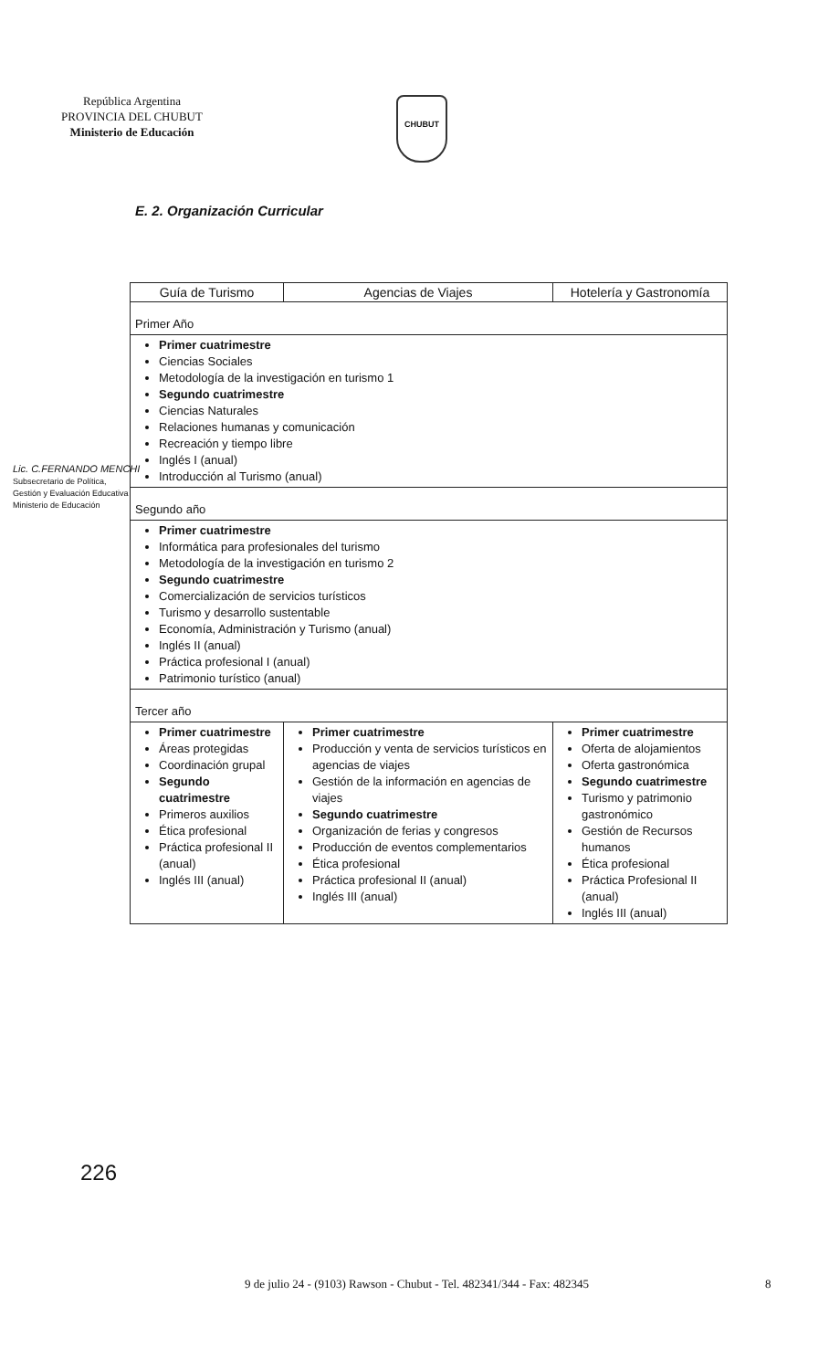República Argentina
PROVINCIA DEL CHUBUT
Ministerio de Educación
CHUBUT
E. 2. Organización Curricular
| Guía de Turismo | Agencias de Viajes | Hotelería y Gastronomía |
| --- | --- | --- |
| Primer Año | | |
| Primer cuatrimestre Ciencias Sociales Metodología de la investigación en turismo 1 Segundo cuatrimestre Ciencias Naturales Relaciones humanas y comunicación Recreación y tiempo libre Inglés I (anual) Introducción al Turismo (anual) | | |
| Segundo año | | |
| Primer cuatrimestre Informática para profesionales del turismo Metodología de la investigación en turismo 2 Segundo cuatrimestre Comercialización de servicios turísticos Turismo y desarrollo sustentable Economía, Administración y Turismo (anual) Inglés II (anual) Práctica profesional I (anual) Patrimonio turístico (anual) | | |
| Tercer año | | |
| Primer cuatrimestre Áreas protegidas Coordinación grupal Segundo cuatrimestre Primeros auxilios Ética profesional Práctica profesional II (anual) Inglés III (anual) | Primer cuatrimestre Producción y venta de servicios turísticos en agencias de viajes Gestión de la información en agencias de viajes Segundo cuatrimestre Organización de ferias y congresos Producción de eventos complementarios Ética profesional Práctica profesional II (anual) Inglés III (anual) | Primer cuatrimestre Oferta de alojamientos Oferta gastronómica Segundo cuatrimestre Turismo y patrimonio gastronómico Gestión de Recursos humanos Ética profesional Práctica Profesional II (anual) Inglés III (anual) |
Lic. C.FERNANDO MENCHI
Subsecretario de Política,
Gestión y Evaluación Educativa
Ministerio de Educación
226
9 de julio 24 - (9103) Rawson - Chubut - Tel. 482341/344 - Fax: 482345
8